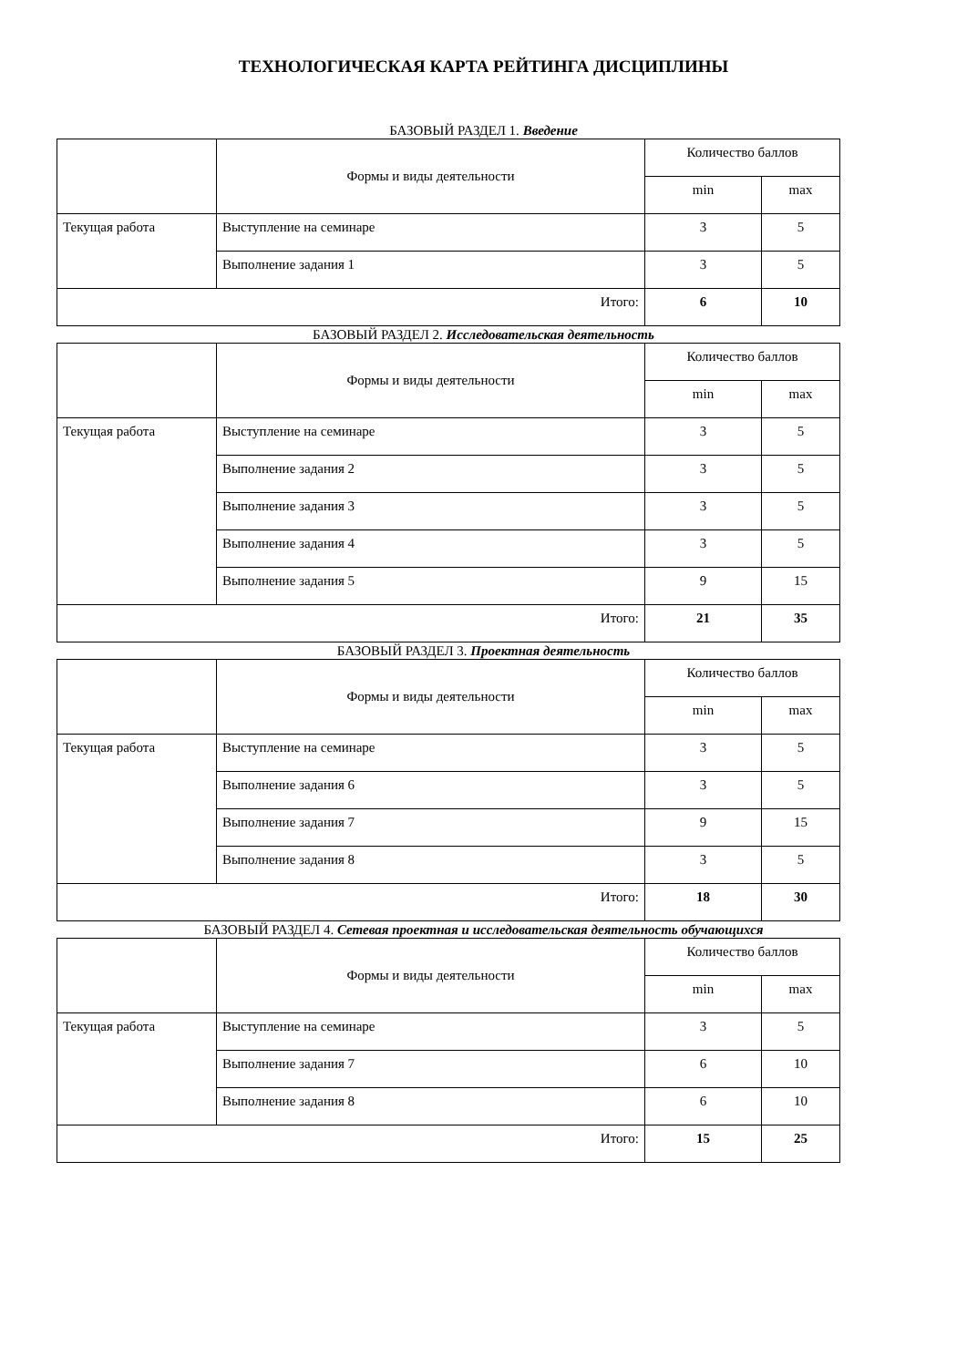ТЕХНОЛОГИЧЕСКАЯ КАРТА РЕЙТИНГА ДИСЦИПЛИНЫ
БАЗОВЫЙ РАЗДЕЛ 1. Введение
| | Формы и виды деятельности | Количество баллов | |
| --- | --- | --- | --- |
| | | min | max |
| Текущая работа | Выступление на семинаре | 3 | 5 |
| | Выполнение задания 1 | 3 | 5 |
| Итого: | | 6 | 10 |
БАЗОВЫЙ РАЗДЕЛ 2. Исследовательская деятельность
| | Формы и виды деятельности | Количество баллов | |
| --- | --- | --- | --- |
| | | min | max |
| Текущая работа | Выступление на семинаре | 3 | 5 |
| | Выполнение задания 2 | 3 | 5 |
| | Выполнение задания 3 | 3 | 5 |
| | Выполнение задания 4 | 3 | 5 |
| | Выполнение задания 5 | 9 | 15 |
| Итого: | | 21 | 35 |
БАЗОВЫЙ РАЗДЕЛ 3. Проектная деятельность
| | Формы и виды деятельности | Количество баллов | |
| --- | --- | --- | --- |
| | | min | max |
| Текущая работа | Выступление на семинаре | 3 | 5 |
| | Выполнение задания 6 | 3 | 5 |
| | Выполнение задания 7 | 9 | 15 |
| | Выполнение задания 8 | 3 | 5 |
| Итого: | | 18 | 30 |
БАЗОВЫЙ РАЗДЕЛ 4. Сетевая проектная и исследовательская деятельность обучающихся
| | Формы и виды деятельности | Количество баллов | |
| --- | --- | --- | --- |
| | | min | max |
| Текущая работа | Выступление на семинаре | 3 | 5 |
| | Выполнение задания 7 | 6 | 10 |
| | Выполнение задания 8 | 6 | 10 |
| Итого: | | 15 | 25 |